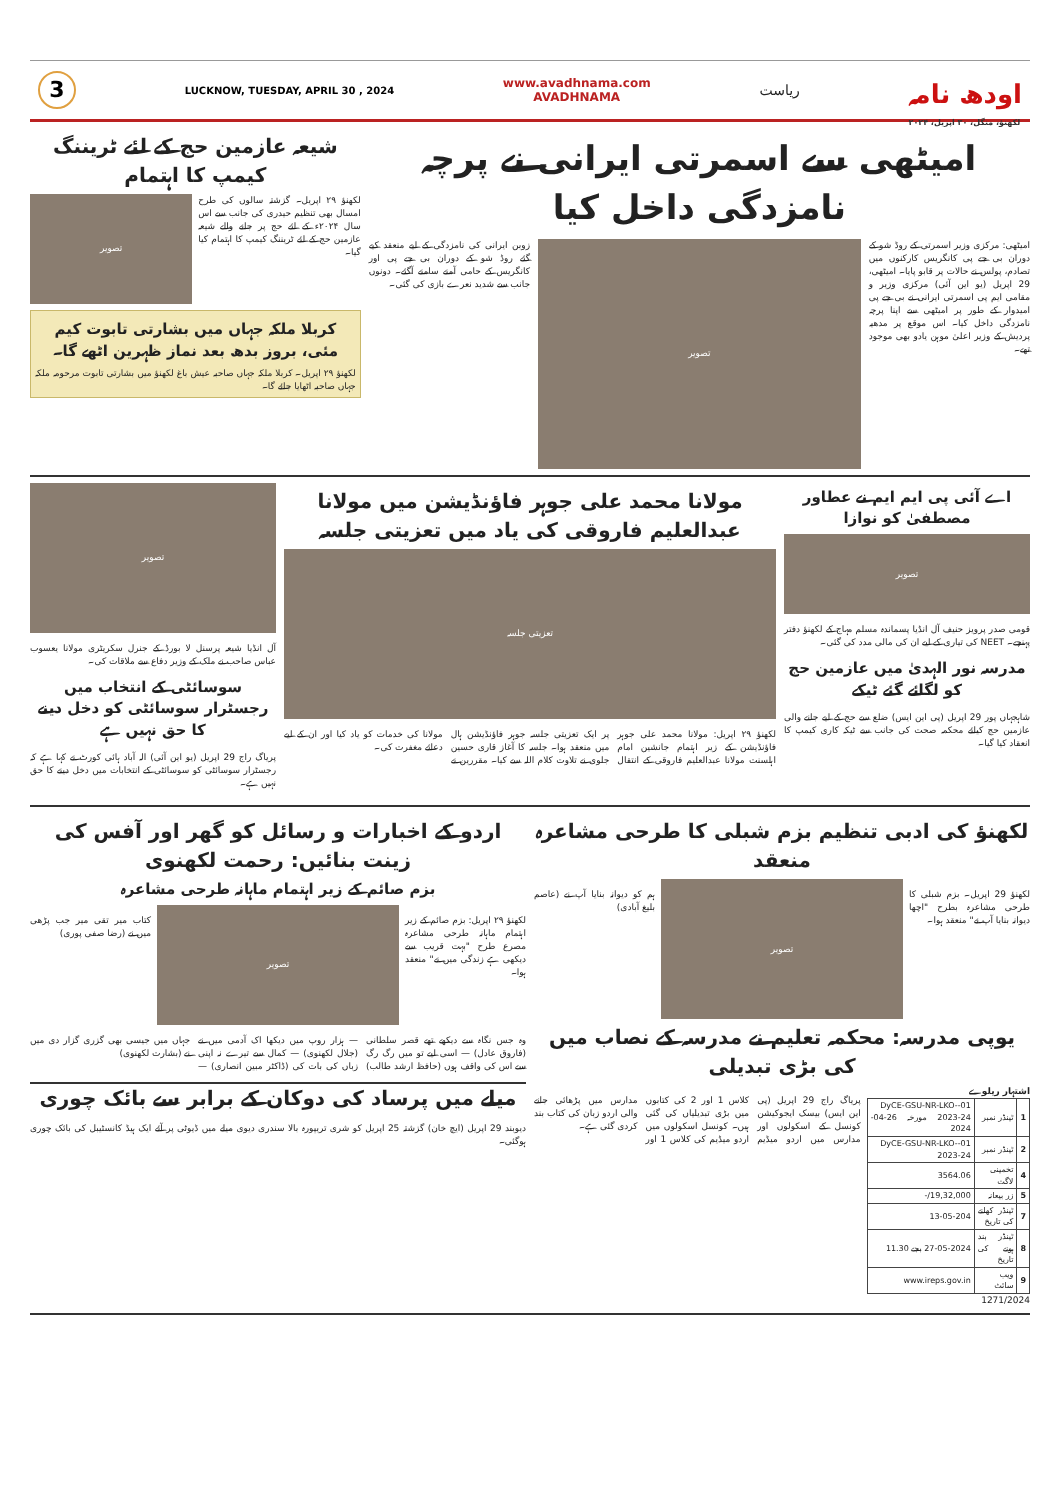3
LUCKNOW, TUESDAY, APRIL 30 , 2024
www.avadhnama.com
AVADHNAMA
ریاست
اودھ نامہ
لکھنؤ، منگل، ۳۰ اپریل، ۲۰۲۴
امیٹھی سے اسمرتی ایرانی نے پرچہ نامزدگی داخل کیا
امیٹھی: مرکزی وزیر اسمرتی کے روڈ شو کے دوران بی جے پی کانگریس کارکنوں میں تصادم، پولس نے حالات پر قابو پایا۔ امیٹھی، 29 اپریل (یو این آئی) مرکزی وزیر و مقامی ایم پی اسمرتی ایرانی نے بی جے پی امیدوار کے طور پر امیٹھی سے اپنا پرچہ نامزدگی داخل کیا۔ اس موقع پر مدھیہ پردیش کے وزیر اعلیٰ موہن یادو بھی موجود تھے۔
تصویر
زوبن ایرانی کی نامزدگی کے لیے منعقد کیے گئے روڈ شو کے دوران بی جے پی اور کانگریس کے حامی آمنے سامنے آگئے۔ دونوں جانب سے شدید نعرے بازی کی گئی۔
شیعہ عازمین حج کے لئے ٹریننگ کیمپ کا اہتمام
لکھنؤ ۲۹ اپریل۔ گزشتہ سالوں کی طرح امسال بھی تنظیم حیدری کی جانب سے اس سال ۲۰۲۴ء کے لئے حج پر جانے والے شیعہ عازمین حج کے لئے ٹریننگ کیمپ کا اہتمام کیا گیا۔
تصویر
کربلا ملکہ جہاں میں بشارتی تابوت کیم مئی، بروز بدھ بعد نماز ظہرین اٹھے گا۔
لکھنؤ ۲۹ اپریل۔ کربلا ملکہ جہاں صاحبہ عیش باغ لکھنؤ میں بشارتی تابوت مرحومہ ملکہ جہاں صاحبہ اٹھایا جائے گا۔
اے آئی پی ایم ایم نے عطاور مصطفیٰ کو نوازا
تصویر
قومی صدر پرویز حنیف آل انڈیا پسماندہ مسلم مہاج کے لکھنؤ دفتر پہنچے۔ NEET کی تیاری کے لیے ان کی مالی مدد کی گئی۔
مدرسہ نور الہدیٰ میں عازمین حج کو لگائے گئے ٹیکے
شاہجہاں پور 29 اپریل (پی این ایس) ضلع سے حج کے لیے جانے والی عازمین حج کیلئے محکمہ صحت کی جانب سے ٹیکہ کاری کیمپ کا انعقاد کیا گیا۔
مولانا محمد علی جوہر فاؤنڈیشن میں مولانا عبدالعلیم فاروقی کی یاد میں تعزیتی جلسہ
تعزیتی جلسہ
لکھنؤ ۲۹ اپریل: مولانا محمد علی جوہر فاؤنڈیشن کے زیر اہتمام جانشین امام اہلسنت مولانا عبدالعلیم فاروقی کے انتقال پر ایک تعزیتی جلسہ جوہر فاؤنڈیشن ہال میں منعقد ہوا۔ جلسہ کا آغاز قاری حسین جلوی نے تلاوت کلام اللہ سے کیا۔ مقررین نے مولانا کی خدمات کو یاد کیا اور ان کے لیے دعائے مغفرت کی۔
تصویر
آل انڈیا شیعہ پرسنل لا بورڈ کے جنرل سکریٹری مولانا یعسوب عباس صاحب نے ملک کے وزیر دفاع سے ملاقات کی۔
سوسائٹی کے انتخاب میں رجسٹرار سوسائٹی کو دخل دینے کا حق نہیں ہے
پریاگ راج 29 اپریل (یو این آئی) الہ آباد ہائی کورٹ نے کہا ہے کہ رجسٹرار سوسائٹی کو سوسائٹی کے انتخابات میں دخل دینے کا حق نہیں ہے۔
لکھنؤ کی ادبی تنظیم بزم شبلی کا طرحی مشاعرہ منعقد
لکھنؤ 29 اپریل۔ بزم شبلی کا طرحی مشاعرہ بطرح "اچھا دیوانہ بنایا آپ نے" منعقد ہوا۔
تصویر
ہم کو دیوانہ بنایا آپ نے (عاصم بلیغ آبادی)
یوپی مدرسہ: محکمہ تعلیم نے مدرسہ کے نصاب میں کی بڑی تبدیلی
اشتہار ریلوے
| 1 | ٹینڈر نمبر | 01-DyCE-GSU-NR-LKO-2023-24 مورخہ 26-04-2024 |
| 2 | ٹینڈر نمبر | 01-DyCE-GSU-NR-LKO-2023-24 |
| 4 | تخمینی لاگت | 3564.06 |
| 5 | زر بیعانہ | 19,32,000/- |
| 7 | ٹینڈر کھلنے کی تاریخ | 13-05-204 |
| 8 | ٹینڈر بند ہونے کی تاریخ | 27-05-2024 بجے 11.30 |
| 9 | ویب سائٹ | www.ireps.gov.in |
1271/2024
پریاگ راج 29 اپریل (پی این ایس) بیسک ایجوکیشن کونسل کے اسکولوں اور مدارس میں اردو میڈیم کلاس 1 اور 2 کی کتابوں میں بڑی تبدیلیاں کی گئی ہیں۔ کونسل اسکولوں میں اردو میڈیم کی کلاس 1 اور مدارس میں پڑھائی جانے والی اردو زبان کی کتاب بند کردی گئی ہے۔
اردو کے اخبارات و رسائل کو گھر اور آفس کی زینت بنائیں: رحمت لکھنوی
بزم صائم کے زیر اہتمام ماہانہ طرحی مشاعرہ
لکھنؤ ۲۹ اپریل: بزم صائم کے زیر اہتمام ماہانہ طرحی مشاعرہ مصرع طرح "بہت قریب سے دیکھی ہے زندگی میں نے" منعقد ہوا۔
تصویر
کتاب میر تقی میر جب پڑھی میں نے (رضا صفی پوری)
وہ جس نگاہ سے دیکھے تھے قصر سلطانی (فاروق عادل) — اسی لیے تو میں رگ رگ سے اس کی واقف ہوں (حافظ ارشد طالب) — ہزار روپ میں دیکھا اک آدمی میں نے (جلال لکھنوی) — کمال سے تیرے نہ اپنی زباں کی بات کی (ڈاکٹر مبین انصاری) — جہاں میں جیسی بھی گزری گزار دی میں نے (بشارت لکھنوی)
میلے میں پرساد کی دوکان کے برابر سے بائک چوری
دیوبند 29 اپریل (ایچ خان) گزشتہ 25 اپریل کو شری تریپورہ بالا سندری دیوی میلے میں ڈیوٹی پر آئے ایک ہیڈ کانسٹیبل کی بائک چوری ہوگئی۔